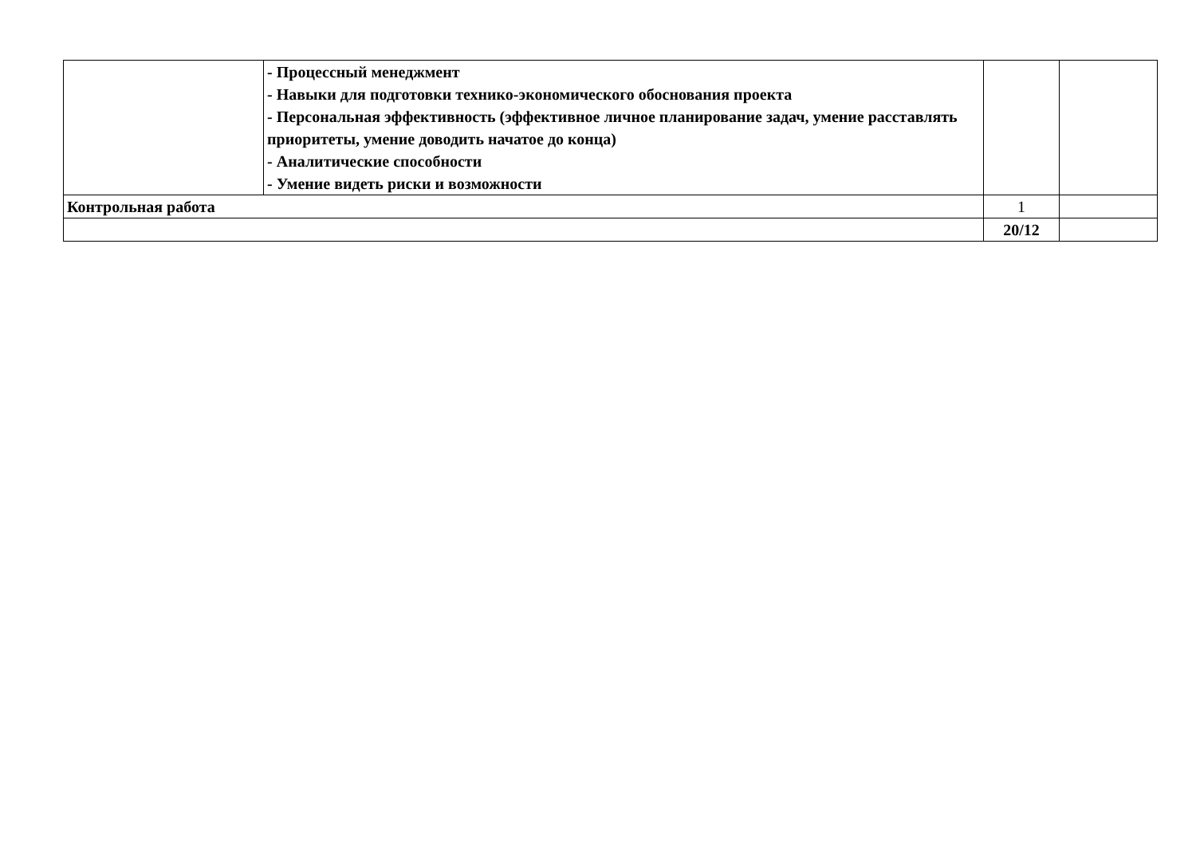| | - Процессный менеджмент - Навыки для подготовки технико-экономического обоснования проекта - Персональная эффективность (эффективное личное планирование задач, умение расставлять приоритеты, умение доводить начатое до конца) - Аналитические способности - Умение видеть риски и возможности | | |
| Контрольная работа | | 1 | |
| | | 20/12 | |